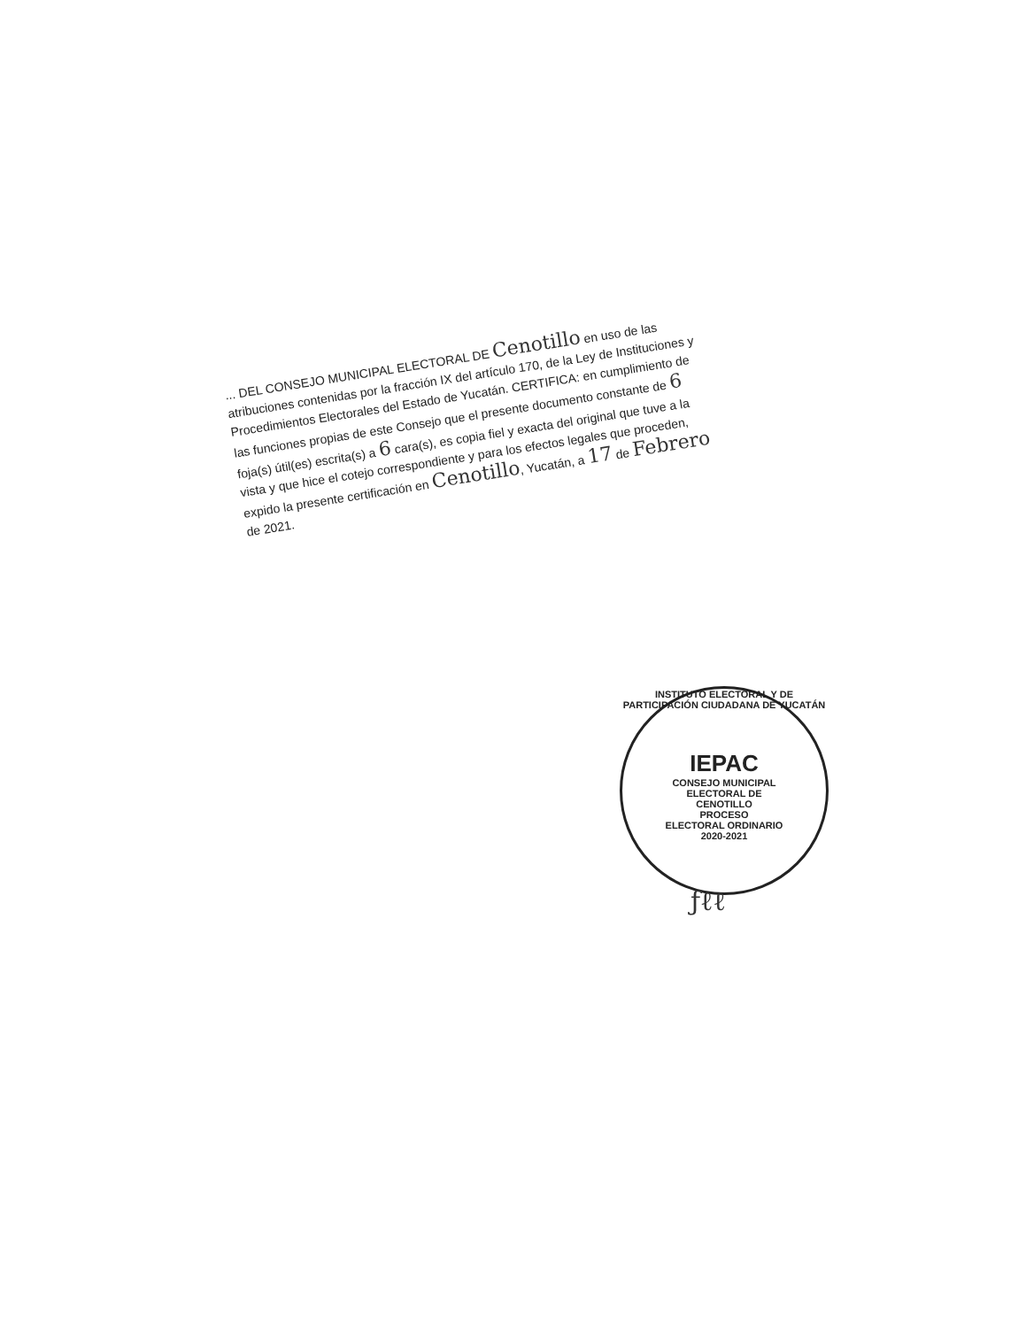... DEL CONSEJO MUNICIPAL ELECTORAL DE Cenotillo en uso de las atribuciones contenidas por la fracción IX del artículo 170, de la Ley de Instituciones y Procedimientos Electorales del Estado de Yucatán. CERTIFICA: en cumplimiento de las funciones propias de este Consejo que el presente documento constante de 6 foja(s) útil(es) escrita(s) a 6 cara(s), es copia fiel y exacta del original que tuve a la vista y que hice el cotejo correspondiente y para los efectos legales que proceden, expido la presente certificación en Cenotillo, Yucatán, a 17 de Febrero de 2021.
INSTITUTO ELECTORAL Y DE PARTICIPACIÓN CIUDADANA DE YUCATÁN
IEPAC
CONSEJO MUNICIPAL
ELECTORAL DE
CENOTILLO
PROCESO
ELECTORAL ORDINARIO
2020-2021
ƒℓℓ